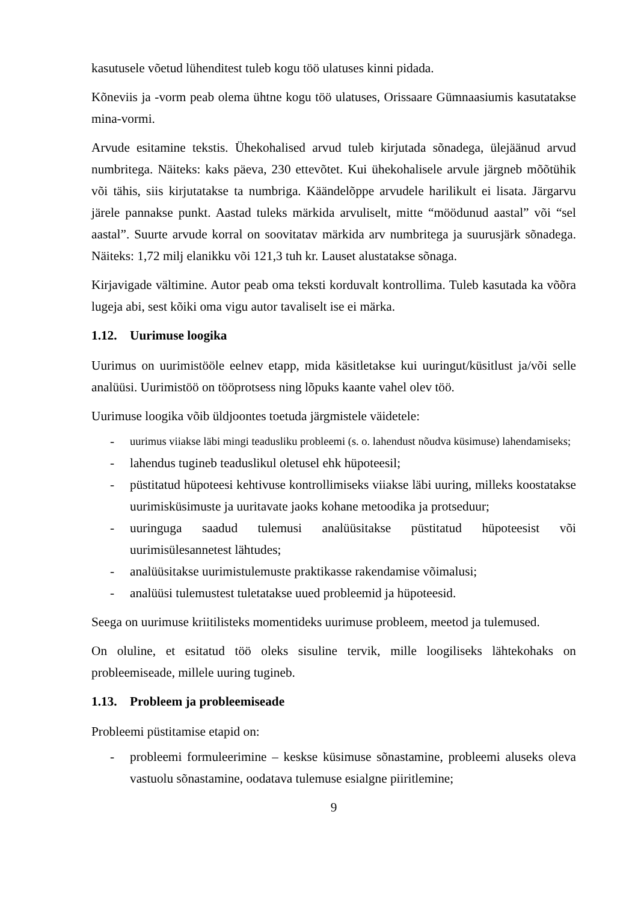kasutusele võetud lühenditest tuleb kogu töö ulatuses kinni pidada.
Kõneviis ja -vorm peab olema ühtne kogu töö ulatuses, Orissaare Gümnaasiumis kasutatakse mina-vormi.
Arvude esitamine tekstis. Ühekohalised arvud tuleb kirjutada sõnadega, ülejäänud arvud numbritega. Näiteks: kaks päeva, 230 ettevõtet. Kui ühekohalisele arvule järgneb mõõtühik või tähis, siis kirjutatakse ta numbriga. Käändelõppe arvudele harilikult ei lisata. Järgarvu järele pannakse punkt. Aastad tuleks märkida arvuliselt, mitte “möödunud aastal” või “sel aastal”. Suurte arvude korral on soovitatav märkida arv numbritega ja suurusjärk sõnadega. Näiteks: 1,72 milj elanikku või 121,3 tuh kr. Lauset alustatakse sõnaga.
Kirjavigade vältimine. Autor peab oma teksti korduvalt kontrollima. Tuleb kasutada ka võõra lugeja abi, sest kõiki oma vigu autor tavaliselt ise ei märka.
1.12. Uurimuse loogika
Uurimus on uurimistööle eelnev etapp, mida käsitletakse kui uuringut/küsitlust ja/või selle analüüsi. Uurimistöö on tööprotsess ning lõpuks kaante vahel olev töö.
Uurimuse loogika võib üldjoontes toetuda järgmistele väidetele:
- uurimus viiakse läbi mingi teadusliku probleemi (s. o. lahendust nõudva küsimuse) lahendamiseks;
- lahendus tugineb teaduslikul oletusel ehk hüpoteesil;
- püstitatud hüpoteesi kehtivuse kontrollimiseks viiakse läbi uuring, milleks koostatakse uurimisküsimuste ja uuritavate jaoks kohane metoodika ja protseduur;
- uuringuga saadud tulemusi analüüsitakse püstitatud hüpoteesist või uurimisülesannetest lähtudes;
- analüüsitakse uurimistulemuste praktikasse rakendamise võimalusi;
- analüüsi tulemustest tuletatakse uued probleemid ja hüpoteesid.
Seega on uurimuse kriitilisteks momentideks uurimuse probleem, meetod ja tulemused.
On oluline, et esitatud töö oleks sisuline tervik, mille loogiliseks lähtekohaks on probleemiseade, millele uuring tugineb.
1.13. Probleem ja probleemiseade
Probleemi püstitamise etapid on:
- probleemi formuleerimine – keskse küsimuse sõnastamine, probleemi aluseks oleva vastuolu sõnastamine, oodatava tulemuse esialgne piiritlemine;
9